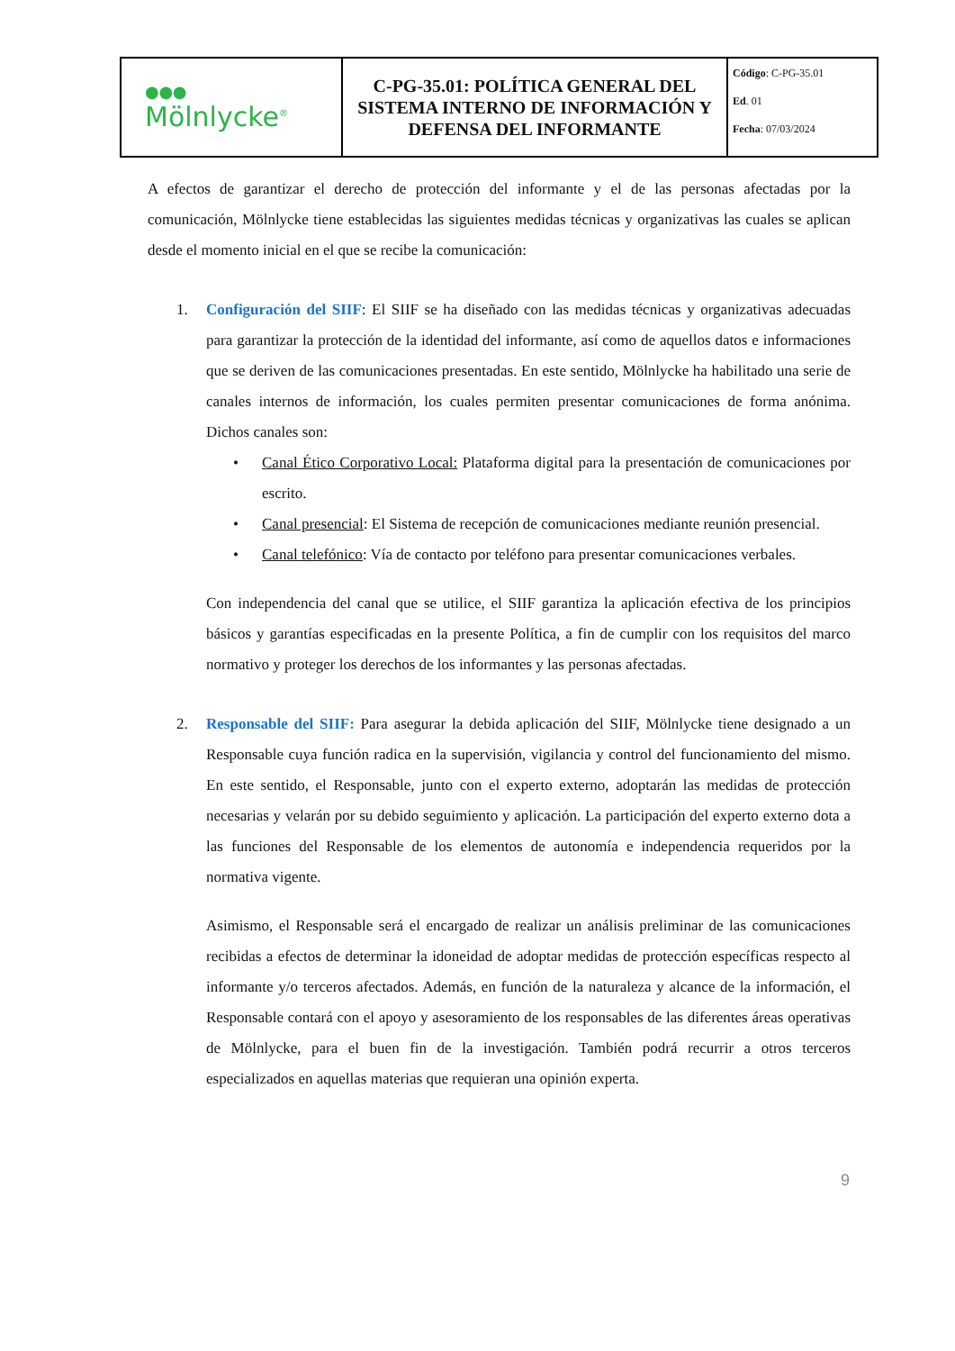| ● ● ● Mölnlycke<sup>®</sup> | C-PG-35.01: POLÍTICA GENERAL DEL SISTEMA INTERNO DE INFORMACIÓN Y DEFENSA DEL INFORMANTE | Código : C-PG-35.01 Ed . 01 Fecha : 07/03/2024 |
A efectos de garantizar el derecho de protección del informante y el de las personas afectadas por la comunicación, Mölnlycke tiene establecidas las siguientes medidas técnicas y organizativas las cuales se aplican desde el momento inicial en el que se recibe la comunicación:
1. Configuración del SIIF: El SIIF se ha diseñado con las medidas técnicas y organizativas adecuadas para garantizar la protección de la identidad del informante, así como de aquellos datos e informaciones que se deriven de las comunicaciones presentadas. En este sentido, Mölnlycke ha habilitado una serie de canales internos de información, los cuales permiten presentar comunicaciones de forma anónima. Dichos canales son:
• Canal Ético Corporativo Local: Plataforma digital para la presentación de comunicaciones por escrito.
• Canal presencial: El Sistema de recepción de comunicaciones mediante reunión presencial.
• Canal telefónico: Vía de contacto por teléfono para presentar comunicaciones verbales.
Con independencia del canal que se utilice, el SIIF garantiza la aplicación efectiva de los principios básicos y garantías especificadas en la presente Política, a fin de cumplir con los requisitos del marco normativo y proteger los derechos de los informantes y las personas afectadas.
2. Responsable del SIIF: Para asegurar la debida aplicación del SIIF, Mölnlycke tiene designado a un Responsable cuya función radica en la supervisión, vigilancia y control del funcionamiento del mismo. En este sentido, el Responsable, junto con el experto externo, adoptarán las medidas de protección necesarias y velarán por su debido seguimiento y aplicación. La participación del experto externo dota a las funciones del Responsable de los elementos de autonomía e independencia requeridos por la normativa vigente.
Asimismo, el Responsable será el encargado de realizar un análisis preliminar de las comunicaciones recibidas a efectos de determinar la idoneidad de adoptar medidas de protección específicas respecto al informante y/o terceros afectados. Además, en función de la naturaleza y alcance de la información, el Responsable contará con el apoyo y asesoramiento de los responsables de las diferentes áreas operativas de Mölnlycke, para el buen fin de la investigación. También podrá recurrir a otros terceros especializados en aquellas materias que requieran una opinión experta.
9